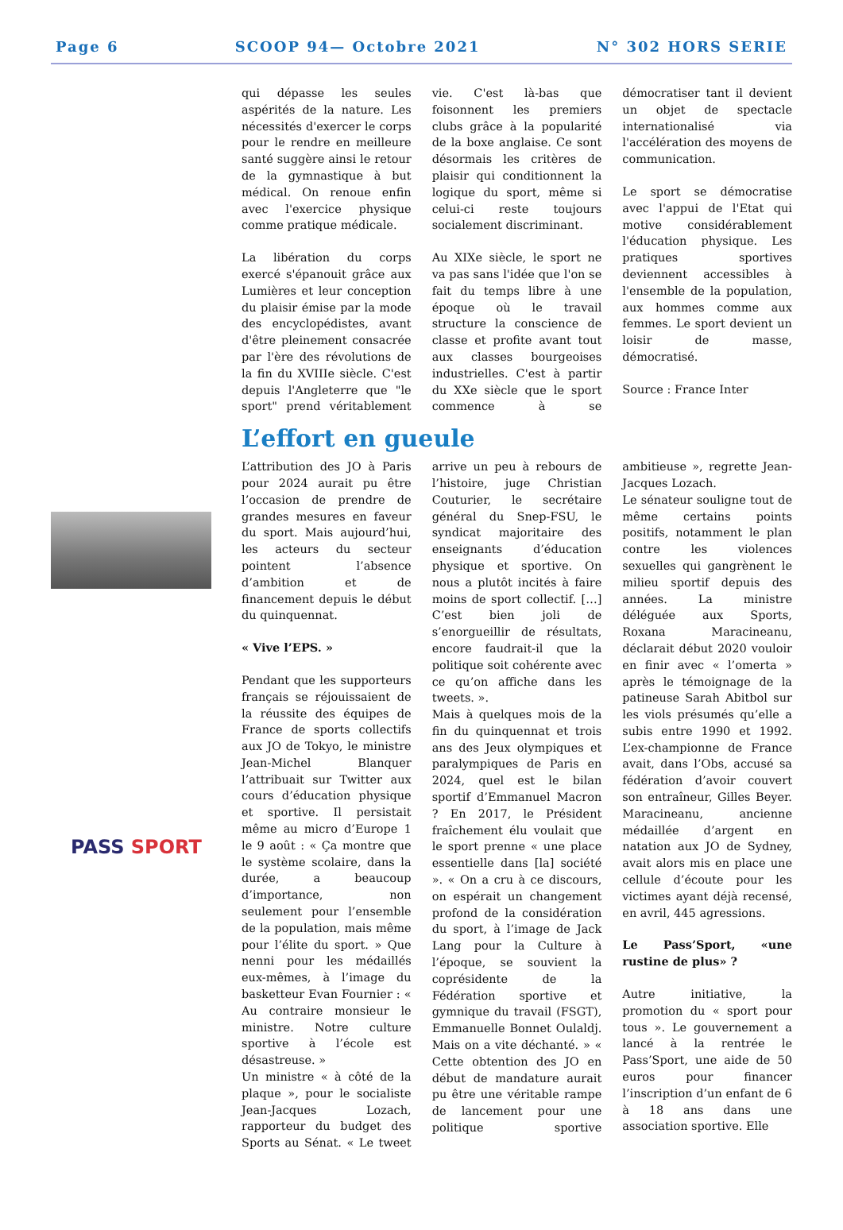Page 6 SCOOP 94— Octobre 2021 N° 302 HORS SERIE
qui dépasse les seules aspérités de la nature. Les nécessités d'exercer le corps pour le rendre en meilleure santé suggère ainsi le retour de la gymnastique à but médical. On renoue enfin avec l'exercice physique comme pratique médicale.
La libération du corps exercé s'épanouit grâce aux Lumières et leur conception du plaisir émise par la mode des encyclopédistes, avant d'être pleinement consacrée par l'ère des révolutions de la fin du XVIIIe siècle. C'est depuis l'Angleterre que "le sport" prend véritablement vie. C'est là-bas que foisonnent les premiers clubs grâce à la popularité de la boxe anglaise. Ce sont désormais les critères de plaisir qui conditionnent la logique du sport, même si celui-ci reste toujours socialement discriminant.
Au XIXe siècle, le sport ne va pas sans l'idée que l'on se fait du temps libre à une époque où le travail structure la conscience de classe et profite avant tout aux classes bourgeoises industrielles. C'est à partir du XXe siècle que le sport commence à se démocratiser tant il devient un objet de spectacle internationalisé via l'accélération des moyens de communication.
Le sport se démocratise avec l'appui de l'Etat qui motive considérablement l'éducation physique. Les pratiques sportives deviennent accessibles à l'ensemble de la population, aux hommes comme aux femmes. Le sport devient un loisir de masse, démocratisé.
Source : France Inter
PASS SPORT
L’effort en gueule
L’attribution des JO à Paris pour 2024 aurait pu être l’occasion de prendre de grandes mesures en faveur du sport. Mais aujourd’hui, les acteurs du secteur pointent l’absence d’ambition et de financement depuis le début du quinquennat.
« Vive l’EPS. »
Pendant que les supporteurs français se réjouissaient de la réussite des équipes de France de sports collectifs aux JO de Tokyo, le ministre Jean-Michel Blanquer l’attribuait sur Twitter aux cours d’éducation physique et sportive. Il persistait même au micro d’Europe 1 le 9 août : « Ça montre que le système scolaire, dans la durée, a beaucoup d’importance, non seulement pour l’ensemble de la population, mais même pour l’élite du sport. » Que nenni pour les médaillés eux-mêmes, à l’image du basketteur Evan Fournier : « Au contraire monsieur le ministre. Notre culture sportive à l’école est désastreuse. »
Un ministre « à côté de la plaque », pour le socialiste Jean-Jacques Lozach, rapporteur du budget des Sports au Sénat. « Le tweet arrive un peu à rebours de l’histoire, juge Christian Couturier, le secrétaire général du Snep-FSU, le syndicat majoritaire des enseignants d’éducation physique et sportive. On nous a plutôt incités à faire moins de sport collectif. […] C’est bien joli de s’enorgueillir de résultats, encore faudrait-il que la politique soit cohérente avec ce qu’on affiche dans les tweets. ».
Mais à quelques mois de la fin du quinquennat et trois ans des Jeux olympiques et paralympiques de Paris en 2024, quel est le bilan sportif d’Emmanuel Macron ? En 2017, le Président fraîchement élu voulait que le sport prenne « une place essentielle dans [la] société ». « On a cru à ce discours, on espérait un changement profond de la considération du sport, à l’image de Jack Lang pour la Culture à l’époque, se souvient la coprésidente de la Fédération sportive et gymnique du travail (FSGT), Emmanuelle Bonnet Oulaldj. Mais on a vite déchanté. » « Cette obtention des JO en début de mandature aurait pu être une véritable rampe de lancement pour une politique sportive ambitieuse », regrette Jean-Jacques Lozach.
Le sénateur souligne tout de même certains points positifs, notamment le plan contre les violences sexuelles qui gangrènent le milieu sportif depuis des années. La ministre déléguée aux Sports, Roxana Maracineanu, déclarait début 2020 vouloir en finir avec « l’omerta » après le témoignage de la patineuse Sarah Abitbol sur les viols présumés qu’elle a subis entre 1990 et 1992. L’ex-championne de France avait, dans l’Obs, accusé sa fédération d’avoir couvert son entraîneur, Gilles Beyer. Maracineanu, ancienne médaillée d’argent en natation aux JO de Sydney, avait alors mis en place une cellule d’écoute pour les victimes ayant déjà recensé, en avril, 445 agressions.
Le Pass’Sport, «une rustine de plus» ?
Autre initiative, la promotion du « sport pour tous ». Le gouvernement a lancé à la rentrée le Pass’Sport, une aide de 50 euros pour financer l’inscription d’un enfant de 6 à 18 ans dans une association sportive. Elle